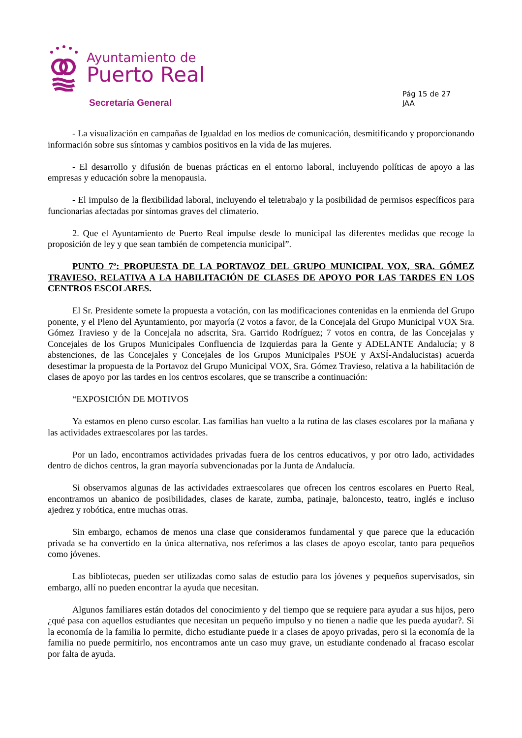Ayuntamiento de
Puerto Real
Secretaría General
Pág 15 de 27
JAA
- La visualización en campañas de Igualdad en los medios de comunicación, desmitificando y proporcionando información sobre sus síntomas y cambios positivos en la vida de las mujeres.
- El desarrollo y difusión de buenas prácticas en el entorno laboral, incluyendo políticas de apoyo a las empresas y educación sobre la menopausia.
- El impulso de la flexibilidad laboral, incluyendo el teletrabajo y la posibilidad de permisos específicos para funcionarias afectadas por síntomas graves del climaterio.
2. Que el Ayuntamiento de Puerto Real impulse desde lo municipal las diferentes medidas que recoge la proposición de ley y que sean también de competencia municipal”.
PUNTO 7º: PROPUESTA DE LA PORTAVOZ DEL GRUPO MUNICIPAL VOX, SRA. GÓMEZ TRAVIESO, RELATIVA A LA HABILITACIÓN DE CLASES DE APOYO POR LAS TARDES EN LOS CENTROS ESCOLARES.
El Sr. Presidente somete la propuesta a votación, con las modificaciones contenidas en la enmienda del Grupo ponente, y el Pleno del Ayuntamiento, por mayoría (2 votos a favor, de la Concejala del Grupo Municipal VOX Sra. Gómez Travieso y de la Concejala no adscrita, Sra. Garrido Rodríguez; 7 votos en contra, de las Concejalas y Concejales de los Grupos Municipales Confluencia de Izquierdas para la Gente y ADELANTE Andalucía; y 8 abstenciones, de las Concejales y Concejales de los Grupos Municipales PSOE y AxSÍ-Andalucistas) acuerda desestimar la propuesta de la Portavoz del Grupo Municipal VOX, Sra. Gómez Travieso, relativa a la habilitación de clases de apoyo por las tardes en los centros escolares, que se transcribe a continuación:
“EXPOSICIÓN DE MOTIVOS
Ya estamos en pleno curso escolar. Las familias han vuelto a la rutina de las clases escolares por la mañana y las actividades extraescolares por las tardes.
Por un lado, encontramos actividades privadas fuera de los centros educativos, y por otro lado, actividades dentro de dichos centros, la gran mayoría subvencionadas por la Junta de Andalucía.
Si observamos algunas de las actividades extraescolares que ofrecen los centros escolares en Puerto Real, encontramos un abanico de posibilidades, clases de karate, zumba, patinaje, baloncesto, teatro, inglés e incluso ajedrez y robótica, entre muchas otras.
Sin embargo, echamos de menos una clase que consideramos fundamental y que parece que la educación privada se ha convertido en la única alternativa, nos referimos a las clases de apoyo escolar, tanto para pequeños como jóvenes.
Las bibliotecas, pueden ser utilizadas como salas de estudio para los jóvenes y pequeños supervisados, sin embargo, allí no pueden encontrar la ayuda que necesitan.
Algunos familiares están dotados del conocimiento y del tiempo que se requiere para ayudar a sus hijos, pero ¿qué pasa con aquellos estudiantes que necesitan un pequeño impulso y no tienen a nadie que les pueda ayudar?. Si la economía de la familia lo permite, dicho estudiante puede ir a clases de apoyo privadas, pero si la economía de la familia no puede permitirlo, nos encontramos ante un caso muy grave, un estudiante condenado al fracaso escolar por falta de ayuda.